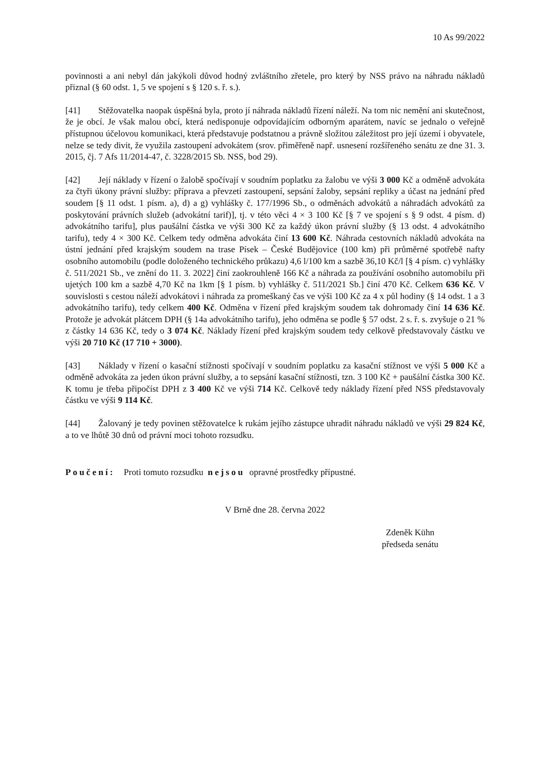10 As 99/2022
povinnosti a ani nebyl dán jakýkoli důvod hodný zvláštního zřetele, pro který by NSS právo na náhradu nákladů přiznal (§ 60 odst. 1, 5 ve spojení s § 120 s. ř. s.).
[41] Stěžovatelka naopak úspěšná byla, proto jí náhrada nákladů řízení náleží. Na tom nic nemění ani skutečnost, že je obcí. Je však malou obcí, která nedisponuje odpovídajícím odborným aparátem, navíc se jednalo o veřejně přístupnou účelovou komunikaci, která představuje podstatnou a právně složitou záležitost pro její území i obyvatele, nelze se tedy divit, že využila zastoupení advokátem (srov. přiměřeně např. usnesení rozšířeného senátu ze dne 31. 3. 2015, čj. 7 Afs 11/2014-47, č. 3228/2015 Sb. NSS, bod 29).
[42] Její náklady v řízení o žalobě spočívají v soudním poplatku za žalobu ve výši 3 000 Kč a odměně advokáta za čtyři úkony právní služby: příprava a převzetí zastoupení, sepsání žaloby, sepsání repliky a účast na jednání před soudem [§ 11 odst. 1 písm. a), d) a g) vyhlášky č. 177/1996 Sb., o odměnách advokátů a náhradách advokátů za poskytování právních služeb (advokátní tarif)], tj. v této věci 4 × 3 100 Kč [§ 7 ve spojení s § 9 odst. 4 písm. d) advokátního tarifu], plus paušální částka ve výši 300 Kč za každý úkon právní služby (§ 13 odst. 4 advokátního tarifu), tedy 4 × 300 Kč. Celkem tedy odměna advokáta činí 13 600 Kč. Náhrada cestovních nákladů advokáta na ústní jednání před krajským soudem na trase Písek – České Budějovice (100 km) při průměrné spotřebě nafty osobního automobilu (podle doloženého technického průkazu) 4,6 l/100 km a sazbě 36,10 Kč/l [§ 4 písm. c) vyhlášky č. 511/2021 Sb., ve znění do 11. 3. 2022] činí zaokrouhleně 166 Kč a náhrada za používání osobního automobilu při ujetých 100 km a sazbě 4,70 Kč na 1km [§ 1 písm. b) vyhlášky č. 511/2021 Sb.] činí 470 Kč. Celkem 636 Kč. V souvislosti s cestou náleží advokátovi i náhrada za promeškaný čas ve výši 100 Kč za 4 x půl hodiny (§ 14 odst. 1 a 3 advokátního tarifu), tedy celkem 400 Kč. Odměna v řízení před krajským soudem tak dohromady činí 14 636 Kč. Protože je advokát plátcem DPH (§ 14a advokátního tarifu), jeho odměna se podle § 57 odst. 2 s. ř. s. zvyšuje o 21 % z částky 14 636 Kč, tedy o 3 074 Kč. Náklady řízení před krajským soudem tedy celkově představovaly částku ve výši 20 710 Kč (17 710 + 3000).
[43] Náklady v řízení o kasační stížnosti spočívají v soudním poplatku za kasační stížnost ve výši 5 000 Kč a odměně advokáta za jeden úkon právní služby, a to sepsání kasační stížnosti, tzn. 3 100 Kč + paušální částka 300 Kč. K tomu je třeba připočíst DPH z 3 400 Kč ve výši 714 Kč. Celkově tedy náklady řízení před NSS představovaly částku ve výši 9 114 Kč.
[44] Žalovaný je tedy povinen stěžovatelce k rukám jejího zástupce uhradit náhradu nákladů ve výši 29 824 Kč, a to ve lhůtě 30 dnů od právní moci tohoto rozsudku.
Poučení: Proti tomuto rozsudku nejsou opravné prostředky přípustné.
V Brně dne 28. června 2022
Zdeněk Kühn
předseda senátu